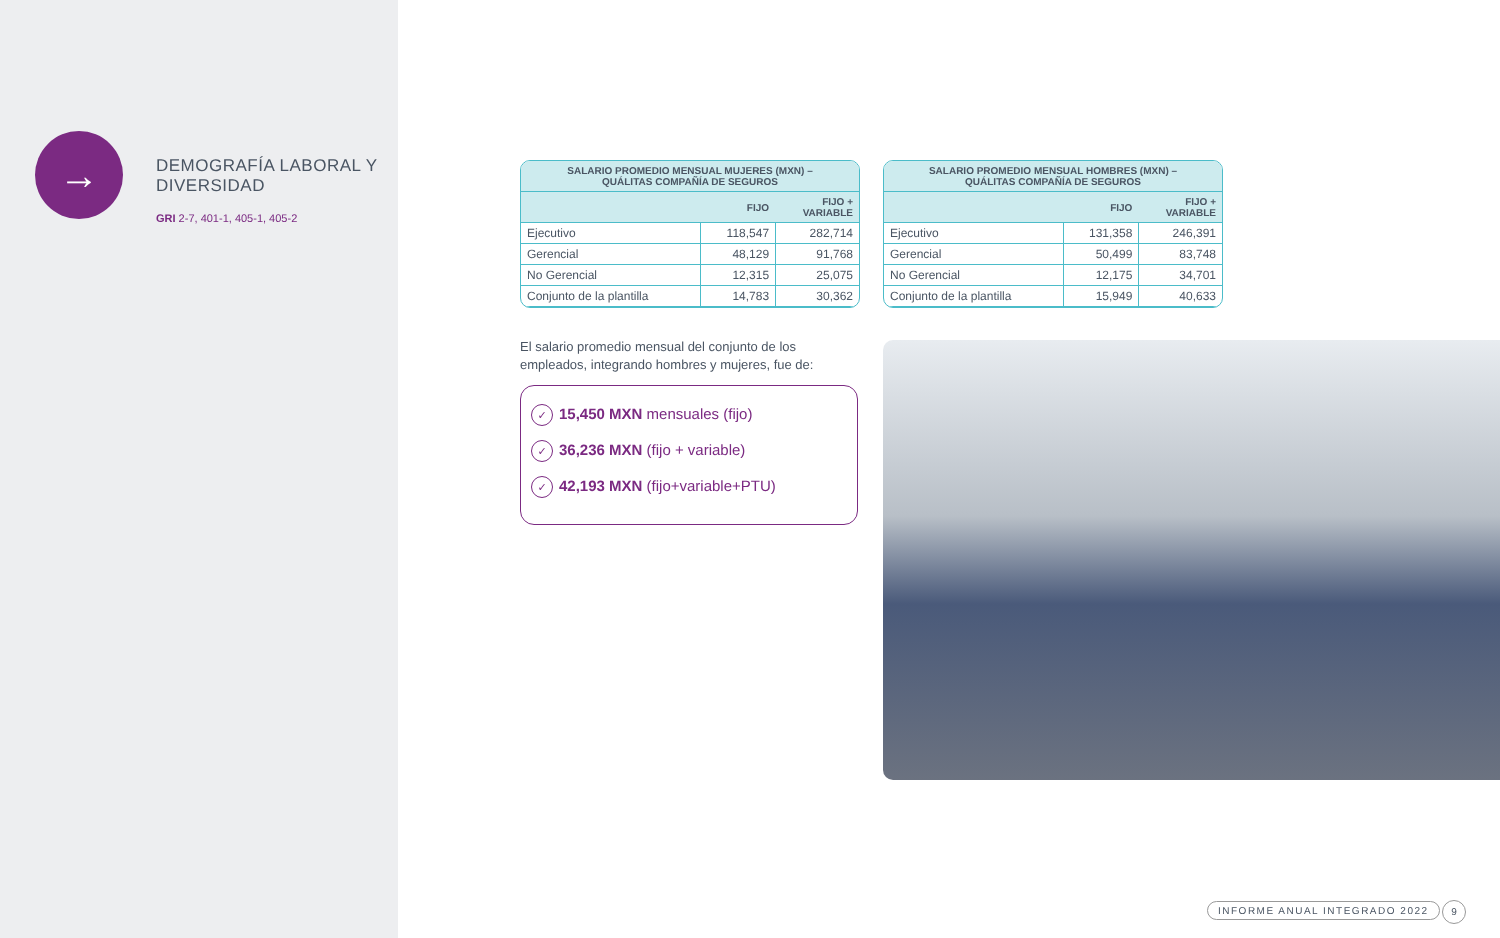→
DEMOGRAFÍA LABORAL Y DIVERSIDAD
GRI 2-7, 401-1, 405-1, 405-2
| SALARIO PROMEDIO MENSUAL MUJERES (MXN) – QUÁLITAS COMPAÑÍA DE SEGUROS | | |
| --- | --- | --- |
| | FIJO | FIJO + VARIABLE |
| Ejecutivo | 118,547 | 282,714 |
| Gerencial | 48,129 | 91,768 |
| No Gerencial | 12,315 | 25,075 |
| Conjunto de la plantilla | 14,783 | 30,362 |
| SALARIO PROMEDIO MENSUAL HOMBRES (MXN) – QUÁLITAS COMPAÑÍA DE SEGUROS | | |
| --- | --- | --- |
| | FIJO | FIJO + VARIABLE |
| Ejecutivo | 131,358 | 246,391 |
| Gerencial | 50,499 | 83,748 |
| No Gerencial | 12,175 | 34,701 |
| Conjunto de la plantilla | 15,949 | 40,633 |
El salario promedio mensual del conjunto de los empleados, integrando hombres y mujeres, fue de:
✓ 15,450 MXN mensuales (fijo)
✓ 36,236 MXN (fijo + variable)
✓ 42,193 MXN (fijo+variable+PTU)
INFORME ANUAL INTEGRADO 2022 9